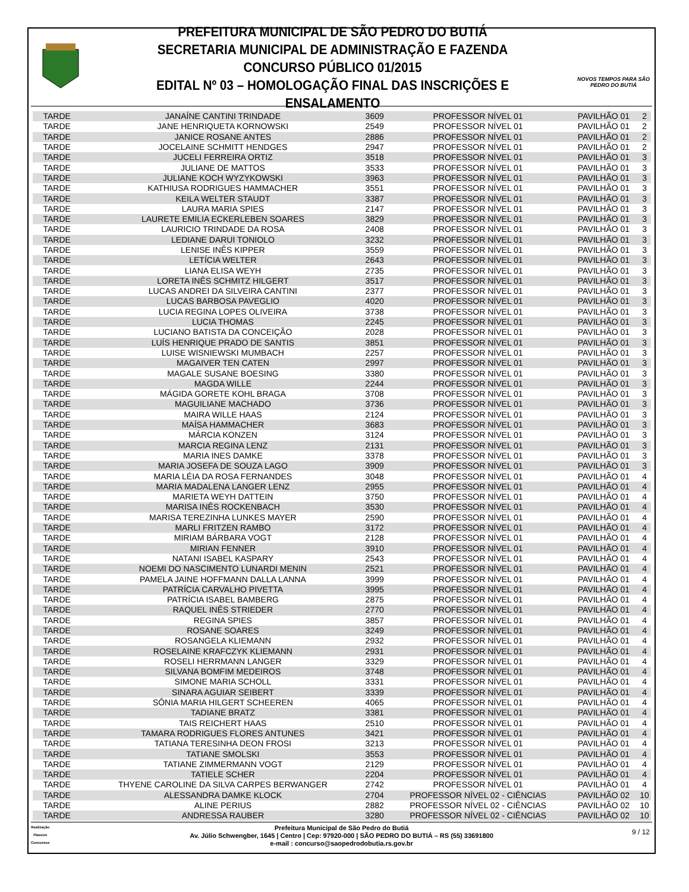PREFEITURA MUNICIPAL DE SÃO PEDRO DO BUTIÁ
SECRETARIA MUNICIPAL DE ADMINISTRAÇÃO E FAZENDA
CONCURSO PÚBLICO 01/2015
EDITAL Nº 03 – HOMOLOGAÇÃO FINAL DAS INSCRIÇÕES E ENSALAMENTO
NOVOS TEMPOS PARA SÃO PEDRO DO BUTIÁ
| TARDE | JANAÍNE CANTINI TRINDADE | 3609 | PROFESSOR NÍVEL 01 | PAVILHÃO 01 | 2 |
| TARDE | JANE HENRIQUETA KORNOWSKI | 2549 | PROFESSOR NÍVEL 01 | PAVILHÃO 01 | 2 |
| TARDE | JANICE ROSANE ANTES | 2886 | PROFESSOR NÍVEL 01 | PAVILHÃO 01 | 2 |
| TARDE | JOCELAINE SCHMITT HENDGES | 2947 | PROFESSOR NÍVEL 01 | PAVILHÃO 01 | 2 |
| TARDE | JUCELI FERREIRA ORTIZ | 3518 | PROFESSOR NÍVEL 01 | PAVILHÃO 01 | 3 |
| TARDE | JULIANE DE MATTOS | 3533 | PROFESSOR NÍVEL 01 | PAVILHÃO 01 | 3 |
| TARDE | JULIANE KOCH WYZYKOWSKI | 3963 | PROFESSOR NÍVEL 01 | PAVILHÃO 01 | 3 |
| TARDE | KATHIUSA RODRIGUES HAMMACHER | 3551 | PROFESSOR NÍVEL 01 | PAVILHÃO 01 | 3 |
| TARDE | KEILA WELTER STAUDT | 3387 | PROFESSOR NÍVEL 01 | PAVILHÃO 01 | 3 |
| TARDE | LAURA MARIA SPIES | 2147 | PROFESSOR NÍVEL 01 | PAVILHÃO 01 | 3 |
| TARDE | LAURETE EMILIA ECKERLEBEN SOARES | 3829 | PROFESSOR NÍVEL 01 | PAVILHÃO 01 | 3 |
| TARDE | LAURICIO TRINDADE DA ROSA | 2408 | PROFESSOR NÍVEL 01 | PAVILHÃO 01 | 3 |
| TARDE | LEDIANE DARUI TONIOLO | 3232 | PROFESSOR NÍVEL 01 | PAVILHÃO 01 | 3 |
| TARDE | LENISE INÊS KIPPER | 3559 | PROFESSOR NÍVEL 01 | PAVILHÃO 01 | 3 |
| TARDE | LETÍCIA WELTER | 2643 | PROFESSOR NÍVEL 01 | PAVILHÃO 01 | 3 |
| TARDE | LIANA ELISA WEYH | 2735 | PROFESSOR NÍVEL 01 | PAVILHÃO 01 | 3 |
| TARDE | LORETA INÊS SCHMITZ HILGERT | 3517 | PROFESSOR NÍVEL 01 | PAVILHÃO 01 | 3 |
| TARDE | LUCAS ANDREI DA SILVEIRA CANTINI | 2377 | PROFESSOR NÍVEL 01 | PAVILHÃO 01 | 3 |
| TARDE | LUCAS BARBOSA PAVEGLIO | 4020 | PROFESSOR NÍVEL 01 | PAVILHÃO 01 | 3 |
| TARDE | LUCIA REGINA LOPES OLIVEIRA | 3738 | PROFESSOR NÍVEL 01 | PAVILHÃO 01 | 3 |
| TARDE | LUCIA THOMAS | 2245 | PROFESSOR NÍVEL 01 | PAVILHÃO 01 | 3 |
| TARDE | LUCIANO BATISTA DA CONCEIÇÃO | 2028 | PROFESSOR NÍVEL 01 | PAVILHÃO 01 | 3 |
| TARDE | LUÍS HENRIQUE PRADO DE SANTIS | 3851 | PROFESSOR NÍVEL 01 | PAVILHÃO 01 | 3 |
| TARDE | LUISE WISNIEWSKI MUMBACH | 2257 | PROFESSOR NÍVEL 01 | PAVILHÃO 01 | 3 |
| TARDE | MAGAIVER TEN CATEN | 2997 | PROFESSOR NÍVEL 01 | PAVILHÃO 01 | 3 |
| TARDE | MAGALE SUSANE BOESING | 3380 | PROFESSOR NÍVEL 01 | PAVILHÃO 01 | 3 |
| TARDE | MAGDA WILLE | 2244 | PROFESSOR NÍVEL 01 | PAVILHÃO 01 | 3 |
| TARDE | MÁGIDA GORETE KOHL BRAGA | 3708 | PROFESSOR NÍVEL 01 | PAVILHÃO 01 | 3 |
| TARDE | MAGUILIANE MACHADO | 3736 | PROFESSOR NÍVEL 01 | PAVILHÃO 01 | 3 |
| TARDE | MAIRA WILLE HAAS | 2124 | PROFESSOR NÍVEL 01 | PAVILHÃO 01 | 3 |
| TARDE | MAÍSA HAMMACHER | 3683 | PROFESSOR NÍVEL 01 | PAVILHÃO 01 | 3 |
| TARDE | MÁRCIA KONZEN | 3124 | PROFESSOR NÍVEL 01 | PAVILHÃO 01 | 3 |
| TARDE | MARCIA REGINA LENZ | 2131 | PROFESSOR NÍVEL 01 | PAVILHÃO 01 | 3 |
| TARDE | MARIA INES DAMKE | 3378 | PROFESSOR NÍVEL 01 | PAVILHÃO 01 | 3 |
| TARDE | MARIA JOSEFA DE SOUZA LAGO | 3909 | PROFESSOR NÍVEL 01 | PAVILHÃO 01 | 3 |
| TARDE | MARIA LÉIA DA ROSA FERNANDES | 3048 | PROFESSOR NÍVEL 01 | PAVILHÃO 01 | 4 |
| TARDE | MARIA MADALENA LANGER LENZ | 2955 | PROFESSOR NÍVEL 01 | PAVILHÃO 01 | 4 |
| TARDE | MARIETA WEYH DATTEIN | 3750 | PROFESSOR NÍVEL 01 | PAVILHÃO 01 | 4 |
| TARDE | MARISA INÊS ROCKENBACH | 3530 | PROFESSOR NÍVEL 01 | PAVILHÃO 01 | 4 |
| TARDE | MARISA TEREZINHA LUNKES MAYER | 2590 | PROFESSOR NÍVEL 01 | PAVILHÃO 01 | 4 |
| TARDE | MARLI FRITZEN RAMBO | 3172 | PROFESSOR NÍVEL 01 | PAVILHÃO 01 | 4 |
| TARDE | MIRIAM BÁRBARA VOGT | 2128 | PROFESSOR NÍVEL 01 | PAVILHÃO 01 | 4 |
| TARDE | MIRIAN FENNER | 3910 | PROFESSOR NÍVEL 01 | PAVILHÃO 01 | 4 |
| TARDE | NATANI ISABEL KASPARY | 2543 | PROFESSOR NÍVEL 01 | PAVILHÃO 01 | 4 |
| TARDE | NOEMI DO NASCIMENTO LUNARDI MENIN | 2521 | PROFESSOR NÍVEL 01 | PAVILHÃO 01 | 4 |
| TARDE | PAMELA JAINE HOFFMANN DALLA LANNA | 3999 | PROFESSOR NÍVEL 01 | PAVILHÃO 01 | 4 |
| TARDE | PATRÍCIA CARVALHO PIVETTA | 3995 | PROFESSOR NÍVEL 01 | PAVILHÃO 01 | 4 |
| TARDE | PATRÍCIA ISABEL BAMBERG | 2875 | PROFESSOR NÍVEL 01 | PAVILHÃO 01 | 4 |
| TARDE | RAQUEL INÊS STRIEDER | 2770 | PROFESSOR NÍVEL 01 | PAVILHÃO 01 | 4 |
| TARDE | REGINA SPIES | 3857 | PROFESSOR NÍVEL 01 | PAVILHÃO 01 | 4 |
| TARDE | ROSANE SOARES | 3249 | PROFESSOR NÍVEL 01 | PAVILHÃO 01 | 4 |
| TARDE | ROSANGELA KLIEMANN | 2932 | PROFESSOR NÍVEL 01 | PAVILHÃO 01 | 4 |
| TARDE | ROSELAINE KRAFCZYK KLIEMANN | 2931 | PROFESSOR NÍVEL 01 | PAVILHÃO 01 | 4 |
| TARDE | ROSELI HERRMANN LANGER | 3329 | PROFESSOR NÍVEL 01 | PAVILHÃO 01 | 4 |
| TARDE | SILVANA BOMFIM MEDEIROS | 3748 | PROFESSOR NÍVEL 01 | PAVILHÃO 01 | 4 |
| TARDE | SIMONE MARIA SCHOLL | 3331 | PROFESSOR NÍVEL 01 | PAVILHÃO 01 | 4 |
| TARDE | SINARA AGUIAR SEIBERT | 3339 | PROFESSOR NÍVEL 01 | PAVILHÃO 01 | 4 |
| TARDE | SÔNIA MARIA HILGERT SCHEEREN | 4065 | PROFESSOR NÍVEL 01 | PAVILHÃO 01 | 4 |
| TARDE | TADIANE BRATZ | 3381 | PROFESSOR NÍVEL 01 | PAVILHÃO 01 | 4 |
| TARDE | TAIS REICHERT HAAS | 2510 | PROFESSOR NÍVEL 01 | PAVILHÃO 01 | 4 |
| TARDE | TAMARA RODRIGUES FLORES ANTUNES | 3421 | PROFESSOR NÍVEL 01 | PAVILHÃO 01 | 4 |
| TARDE | TATIANA TERESINHA DEON FROSI | 3213 | PROFESSOR NÍVEL 01 | PAVILHÃO 01 | 4 |
| TARDE | TATIANE SMOLSKI | 3553 | PROFESSOR NÍVEL 01 | PAVILHÃO 01 | 4 |
| TARDE | TATIANE ZIMMERMANN VOGT | 2129 | PROFESSOR NÍVEL 01 | PAVILHÃO 01 | 4 |
| TARDE | TATIELE SCHER | 2204 | PROFESSOR NÍVEL 01 | PAVILHÃO 01 | 4 |
| TARDE | THYENE CAROLINE DA SILVA CARPES BERWANGER | 2742 | PROFESSOR NÍVEL 01 | PAVILHÃO 01 | 4 |
| TARDE | ALESSANDRA DAMKE KLOCK | 2704 | PROFESSOR NÍVEL 02 - CIÊNCIAS | PAVILHÃO 02 | 10 |
| TARDE | ALINE PERIUS | 2882 | PROFESSOR NÍVEL 02 - CIÊNCIAS | PAVILHÃO 02 | 10 |
| TARDE | ANDRESSA RAUBER | 3280 | PROFESSOR NÍVEL 02 - CIÊNCIAS | PAVILHÃO 02 | 10 |
Realização
Plascon
Concursos
Prefeitura Municipal de São Pedro do Butiá
Av. Júlio Schwengber, 1645 | Centro | Cep: 97920-000 | SÃO PEDRO DO BUTIÁ – RS (55) 33691800
e-mail : concurso@saopedrodobutia.rs.gov.br
9 / 12